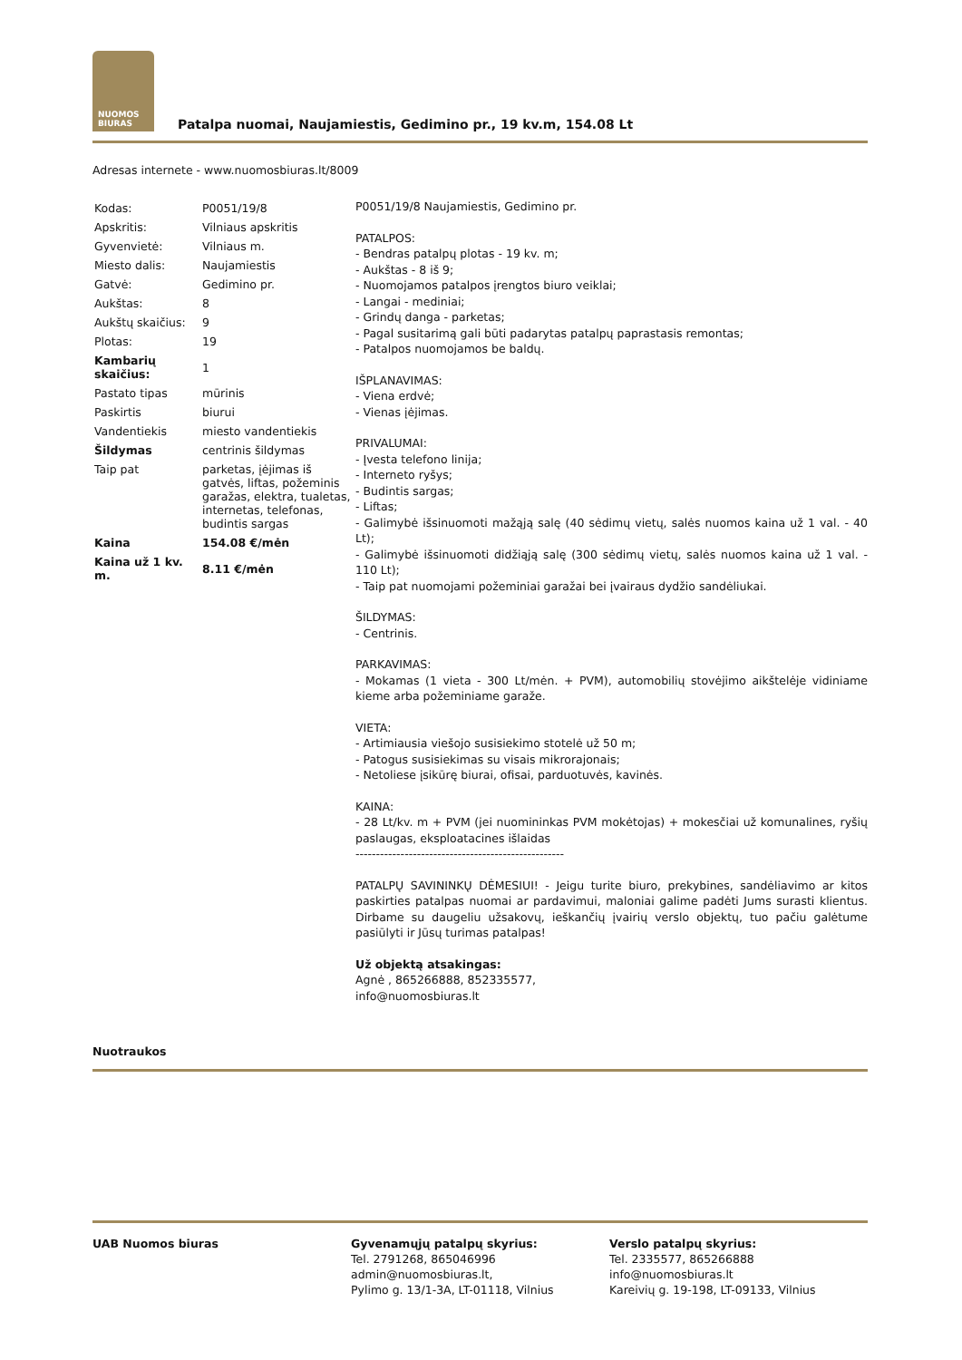NUOMOS
BIURAS
Patalpa nuomai, Naujamiestis, Gedimino pr., 19 kv.m, 154.08 Lt
Adresas internete - www.nuomosbiuras.lt/8009
| Kodas: | P0051/19/8 |
| Apskritis: | Vilniaus apskritis |
| Gyvenvietė: | Vilniaus m. |
| Miesto dalis: | Naujamiestis |
| Gatvė: | Gedimino pr. |
| Aukštas: | 8 |
| Aukštų skaičius: | 9 |
| Plotas: | 19 |
| Kambarių skaičius: | 1 |
| Pastato tipas | mūrinis |
| Paskirtis | biurui |
| Vandentiekis | miesto vandentiekis |
| Šildymas | centrinis šildymas |
| Taip pat | parketas, įėjimas iš gatvės, liftas, požeminis garažas, elektra, tualetas, internetas, telefonas, budintis sargas |
| Kaina | 154.08 €/mėn |
| Kaina už 1 kv. m. | 8.11 €/mėn |
P0051/19/8 Naujamiestis, Gedimino pr.
PATALPOS:
- Bendras patalpų plotas - 19 kv. m;
- Aukštas - 8 iš 9;
- Nuomojamos patalpos įrengtos biuro veiklai;
- Langai - mediniai;
- Grindų danga - parketas;
- Pagal susitarimą gali būti padarytas patalpų paprastasis remontas;
- Patalpos nuomojamos be baldų.
IŠPLANAVIMAS:
- Viena erdvė;
- Vienas įėjimas.
PRIVALUMAI:
- Įvesta telefono linija;
- Interneto ryšys;
- Budintis sargas;
- Liftas;
- Galimybė išsinuomoti mažąją salę (40 sėdimų vietų, salės nuomos kaina už 1 val. - 40 Lt);
- Galimybė išsinuomoti didžiąją salę (300 sėdimų vietų, salės nuomos kaina už 1 val. - 110 Lt);
- Taip pat nuomojami požeminiai garažai bei įvairaus dydžio sandėliukai.
ŠILDYMAS:
- Centrinis.
PARKAVIMAS:
- Mokamas (1 vieta - 300 Lt/mėn. + PVM), automobilių stovėjimo aikštelėje vidiniame kieme arba požeminiame garaže.
VIETA:
- Artimiausia viešojo susisiekimo stotelė už 50 m;
- Patogus susisiekimas su visais mikrorajonais;
- Netoliese įsikūrę biurai, ofisai, parduotuvės, kavinės.
KAINA:
- 28 Lt/kv. m + PVM (jei nuomininkas PVM mokėtojas) + mokesčiai už komunalines, ryšių paslaugas, eksploatacines išlaidas
---------------------------------------------------
PATALPŲ SAVININKŲ DĖMESIUI! - Jeigu turite biuro, prekybines, sandėliavimo ar kitos paskirties patalpas nuomai ar pardavimui, maloniai galime padėti Jums surasti klientus. Dirbame su daugeliu užsakovų, ieškančių įvairių verslo objektų, tuo pačiu galėtume pasiūlyti ir Jūsų turimas patalpas!
Už objektą atsakingas:
Agnė , 865266888, 852335577,
info@nuomosbiuras.lt
Nuotraukos
UAB Nuomos biuras Gyvenamųjų patalpų skyrius:
Tel. 2791268, 865046996
admin@nuomosbiuras.lt,
Pylimo g. 13/1-3A, LT-01118, Vilnius
Verslo patalpų skyrius:
Tel. 2335577, 865266888
info@nuomosbiuras.lt
Kareivių g. 19-198, LT-09133, Vilnius